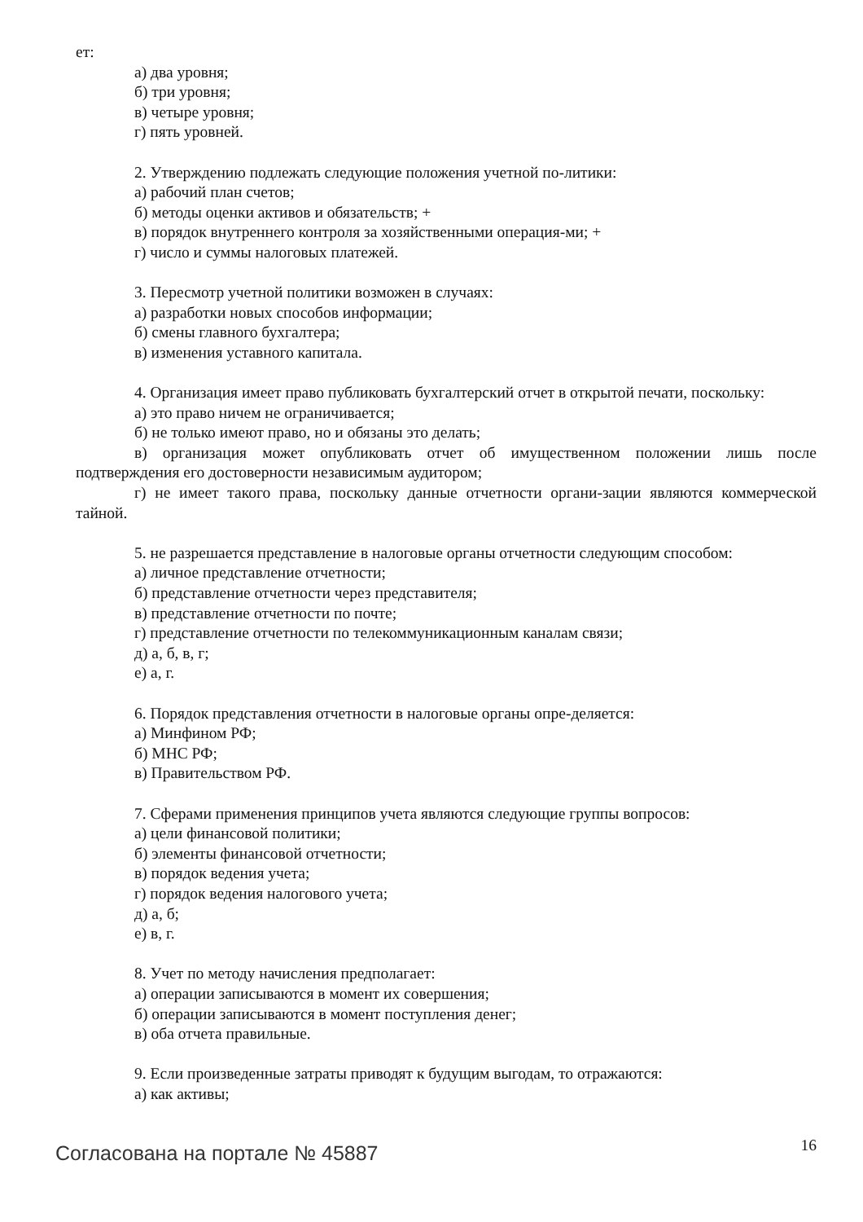ет:
а) два уровня;
б) три уровня;
в) четыре уровня;
г) пять уровней.
2. Утверждению подлежать следующие положения учетной по-литики:
а) рабочий план счетов;
б) методы оценки активов и обязательств; +
в) порядок внутреннего контроля за хозяйственными операция-ми; +
г) число и суммы налоговых платежей.
3. Пересмотр учетной политики возможен в случаях:
а) разработки новых способов информации;
б) смены главного бухгалтера;
в) изменения уставного капитала.
4. Организация имеет право публиковать бухгалтерский отчет в открытой печати, поскольку:
а) это право ничем не ограничивается;
б) не только имеют право, но и обязаны это делать;
в) организация может опубликовать отчет об имущественном положении лишь после подтверждения его достоверности независимым аудитором;
г) не имеет такого права, поскольку данные отчетности органи-зации являются коммерческой тайной.
5. не разрешается представление в налоговые органы отчетности следующим способом:
а) личное представление отчетности;
б) представление отчетности через представителя;
в) представление отчетности по почте;
г) представление отчетности по телекоммуникационным каналам связи;
д) а, б, в, г;
е) а, г.
6. Порядок представления отчетности в налоговые органы опре-деляется:
а) Минфином РФ;
б) МНС РФ;
в) Правительством РФ.
7. Сферами применения принципов учета являются следующие группы вопросов:
а) цели финансовой политики;
б) элементы финансовой отчетности;
в) порядок ведения учета;
г) порядок ведения налогового учета;
д) а, б;
е) в, г.
8. Учет по методу начисления предполагает:
а) операции записываются в момент их совершения;
б) операции записываются в момент поступления денег;
в) оба отчета правильные.
9. Если произведенные затраты приводят к будущим выгодам, то отражаются:
а) как активы;
Согласована на портале № 45887
16